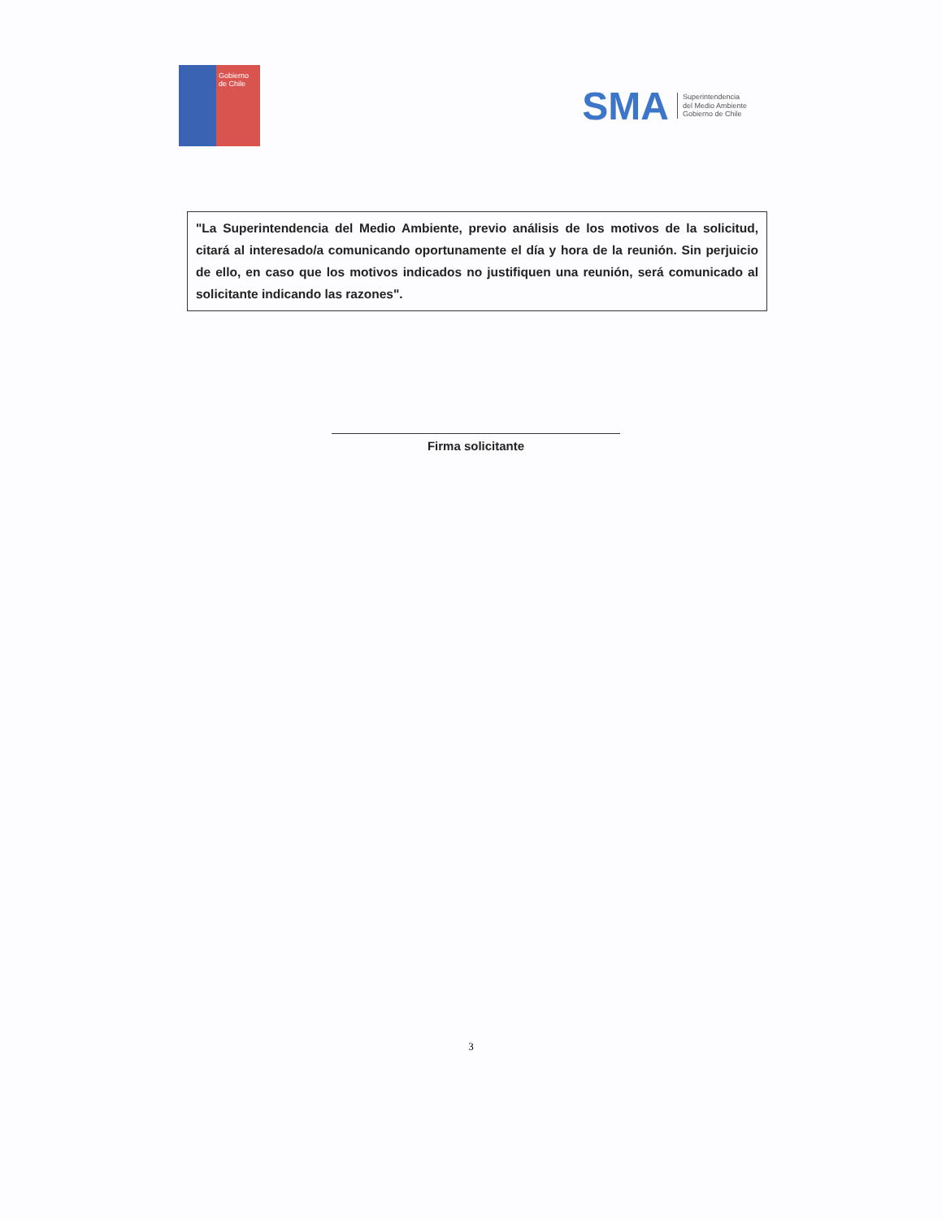Gobierno de Chile
SMA
Superintendencia
del Medio Ambiente
Gobierno de Chile
"La Superintendencia del Medio Ambiente, previo análisis de los motivos de la solicitud, citará al interesado/a comunicando oportunamente el día y hora de la reunión. Sin perjuicio de ello, en caso que los motivos indicados no justifiquen una reunión, será comunicado al solicitante indicando las razones".
Firma solicitante
3